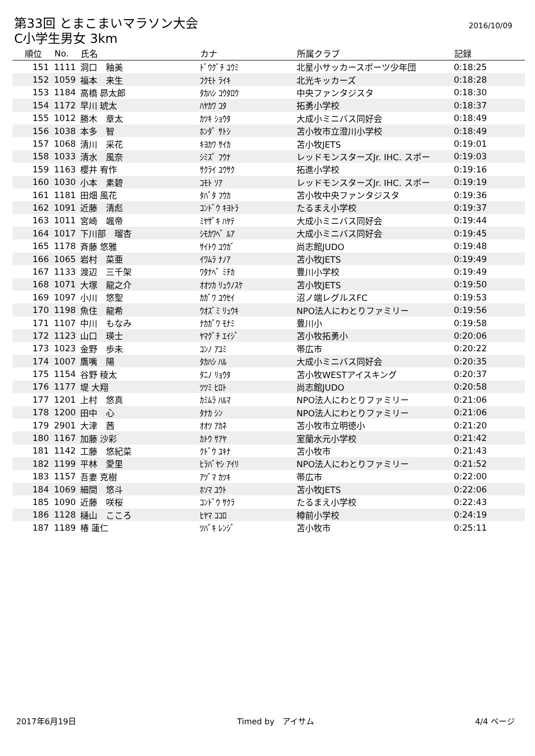第33回 とまこまいマラソン大会
C小学生男女 3km
2016/10/09
| 順位 | No. | 氏名 | カナ | 所属クラブ | 記録 |
| --- | --- | --- | --- | --- | --- |
| 151 | 1111 | 洞口 釉美 | ﾄﾞｳｸﾞﾁ ﾕｳﾐ | 北星小サッカースポーツ少年団 | 0:18:25 |
| 152 | 1059 | 福本 来生 | ﾌｸﾓﾄ ﾗｲｷ | 北光キッカーズ | 0:18:28 |
| 153 | 1184 | 高橋 昴太郎 | ﾀｶﾊｼ ｺｳﾀﾛｳ | 中央ファンタジスタ | 0:18:30 |
| 154 | 1172 | 早川 琥太 | ﾊﾔｶﾜ ｺﾀ | 拓勇小学校 | 0:18:37 |
| 155 | 1012 | 勝木 章太 | ｶﾂｷ ｼｮｳﾀ | 大成小ミニバス同好会 | 0:18:49 |
| 156 | 1038 | 本多 智 | ﾎﾝﾀﾞ ｻﾄｼ | 苫小牧市立澄川小学校 | 0:18:49 |
| 157 | 1068 | 清川 采花 | ｷﾖｶﾜ ｻｲｶ | 苫小牧JETS | 0:19:01 |
| 158 | 1033 | 清水 風奈 | ｼﾐｽﾞ ﾌｳﾅ | レッドモンスターズJr. IHC. スポー | 0:19:03 |
| 159 | 1163 | 櫻井 宥作 | ｻｸﾗｲ ﾕｳｻｸ | 拓進小学校 | 0:19:16 |
| 160 | 1030 | 小本 素碧 | ｺﾓﾄ ｿｱ | レッドモンスターズJr. IHC. スポー | 0:19:19 |
| 161 | 1181 | 田畑 風花 | ﾀﾊﾞﾀ ﾌｳｶ | 苫小牧中央ファンタジスタ | 0:19:36 |
| 162 | 1091 | 近藤 清彪 | ｺﾝﾄﾞｳ ｷﾖﾄﾗ | たるまえ小学校 | 0:19:37 |
| 163 | 1011 | 宮崎 颯帝 | ﾐﾔｻﾞｷ ﾊﾔﾃ | 大成小ミニバス同好会 | 0:19:44 |
| 164 | 1017 | 下川部 瑠杏 | ｼﾓｶﾜﾍﾞ ﾙｱ | 大成小ミニバス同好会 | 0:19:45 |
| 165 | 1178 | 斉藤 悠雅 | ｻｲﾄｳ ﾕｳｶﾞ | 尚志館JUDO | 0:19:48 |
| 166 | 1065 | 岩村 菜亜 | ｲﾜﾑﾗ ﾅﾉｱ | 苫小牧JETS | 0:19:49 |
| 167 | 1133 | 渡辺 三千架 | ﾜﾀﾅﾍﾞ ﾐﾁｶ | 豊川小学校 | 0:19:49 |
| 168 | 1071 | 大塚 龍之介 | ｵｵﾂｶ ﾘｭｳﾉｽｹ | 苫小牧JETS | 0:19:50 |
| 169 | 1097 | 小川 悠聖 | ｶｶﾞﾜ ﾕｳｾｲ | 沼ノ端レグルスFC | 0:19:53 |
| 170 | 1198 | 魚住 龍希 | ｳｵｽﾞﾐ ﾘｭｳｷ | NPO法人にわとりファミリー | 0:19:56 |
| 171 | 1107 | 中川 もなみ | ﾅｶｶﾞﾜ ﾓﾅﾐ | 豊川小 | 0:19:58 |
| 172 | 1123 | 山口 瑛士 | ﾔﾏｸﾞﾁ ｴｲｼﾞ | 苫小牧拓勇小 | 0:20:06 |
| 173 | 1023 | 金野 歩未 | ｺﾝﾉ ｱﾕﾐ | 帯広市 | 0:20:22 |
| 174 | 1007 | 鷹嘴 陽 | ﾀｶﾊｼ ﾊﾙ | 大成小ミニバス同好会 | 0:20:35 |
| 175 | 1154 | 谷野 稜太 | ﾀﾆﾉ ﾘｮｳﾀ | 苫小牧WESTアイスキング | 0:20:37 |
| 176 | 1177 | 堤 大翔 | ﾂﾂﾐ ﾋﾛﾄ | 尚志館JUDO | 0:20:58 |
| 177 | 1201 | 上村 悠真 | ｶﾐﾑﾗ ﾊﾙﾏ | NPO法人にわとりファミリー | 0:21:06 |
| 178 | 1200 | 田中 心 | ﾀﾅｶ ｼﾝ | NPO法人にわとりファミリー | 0:21:06 |
| 179 | 2901 | 大津 茜 | ｵｵﾂ ｱｶﾈ | 苫小牧市立明徳小 | 0:21:20 |
| 180 | 1167 | 加藤 沙彩 | ｶﾄｳ ｻｱﾔ | 室蘭水元小学校 | 0:21:42 |
| 181 | 1142 | 工藤 悠紀菜 | ｸﾄﾞｳ ﾕｷﾅ | 苫小牧市 | 0:21:43 |
| 182 | 1199 | 平林 愛里 | ﾋﾗﾊﾞﾔｼ ｱｲﾘ | NPO法人にわとりファミリー | 0:21:52 |
| 183 | 1157 | 吾妻 克樹 | ｱﾂﾞﾏ ｶﾂｷ | 帯広市 | 0:22:00 |
| 184 | 1069 | 細間 悠斗 | ﾎｿﾏ ﾕｳﾄ | 苫小牧JETS | 0:22:06 |
| 185 | 1090 | 近藤 咲桜 | ｺﾝﾄﾞｳ ｻｸﾗ | たるまえ小学校 | 0:22:43 |
| 186 | 1128 | 樋山 こころ | ﾋﾔﾏ ｺｺﾛ | 樽前小学校 | 0:24:19 |
| 187 | 1189 | 椿 蓮仁 | ﾂﾊﾞｷ ﾚﾝｼﾞ | 苫小牧市 | 0:25:11 |
2017年6月19日 Timed by　アイサム 4/4 ページ